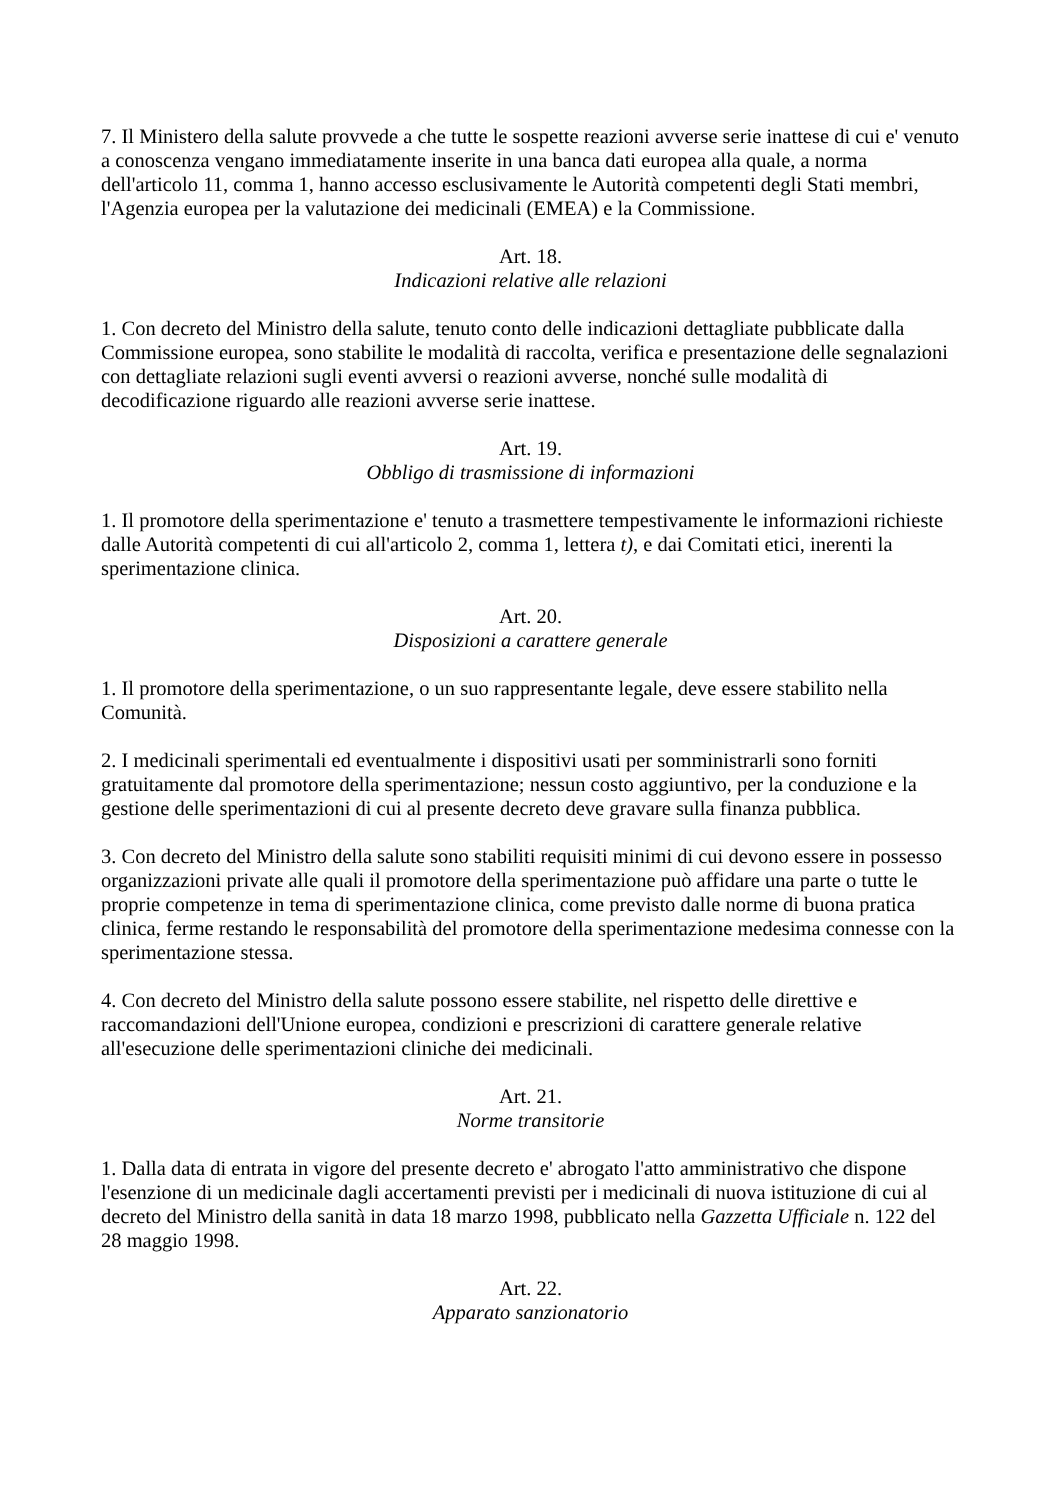7. Il Ministero della salute provvede a che tutte le sospette reazioni avverse serie inattese di cui e' venuto a conoscenza vengano immediatamente inserite in una banca dati europea alla quale, a norma dell'articolo 11, comma 1, hanno accesso esclusivamente le Autorità competenti degli Stati membri, l'Agenzia europea per la valutazione dei medicinali (EMEA) e la Commissione.
Art. 18.
Indicazioni relative alle relazioni
1. Con decreto del Ministro della salute, tenuto conto delle indicazioni dettagliate pubblicate dalla Commissione europea, sono stabilite le modalità di raccolta, verifica e presentazione delle segnalazioni con dettagliate relazioni sugli eventi avversi o reazioni avverse, nonché sulle modalità di decodificazione riguardo alle reazioni avverse serie inattese.
Art. 19.
Obbligo di trasmissione di informazioni
1. Il promotore della sperimentazione e' tenuto a trasmettere tempestivamente le informazioni richieste dalle Autorità competenti di cui all'articolo 2, comma 1, lettera t), e dai Comitati etici, inerenti la sperimentazione clinica.
Art. 20.
Disposizioni a carattere generale
1. Il promotore della sperimentazione, o un suo rappresentante legale, deve essere stabilito nella Comunità.
2. I medicinali sperimentali ed eventualmente i dispositivi usati per somministrarli sono forniti gratuitamente dal promotore della sperimentazione; nessun costo aggiuntivo, per la conduzione e la gestione delle sperimentazioni di cui al presente decreto deve gravare sulla finanza pubblica.
3. Con decreto del Ministro della salute sono stabiliti requisiti minimi di cui devono essere in possesso organizzazioni private alle quali il promotore della sperimentazione può affidare una parte o tutte le proprie competenze in tema di sperimentazione clinica, come previsto dalle norme di buona pratica clinica, ferme restando le responsabilità del promotore della sperimentazione medesima connesse con la sperimentazione stessa.
4. Con decreto del Ministro della salute possono essere stabilite, nel rispetto delle direttive e raccomandazioni dell'Unione europea, condizioni e prescrizioni di carattere generale relative all'esecuzione delle sperimentazioni cliniche dei medicinali.
Art. 21.
Norme transitorie
1. Dalla data di entrata in vigore del presente decreto e' abrogato l'atto amministrativo che dispone l'esenzione di un medicinale dagli accertamenti previsti per i medicinali di nuova istituzione di cui al decreto del Ministro della sanità in data 18 marzo 1998, pubblicato nella Gazzetta Ufficiale n. 122 del 28 maggio 1998.
Art. 22.
Apparato sanzionatorio